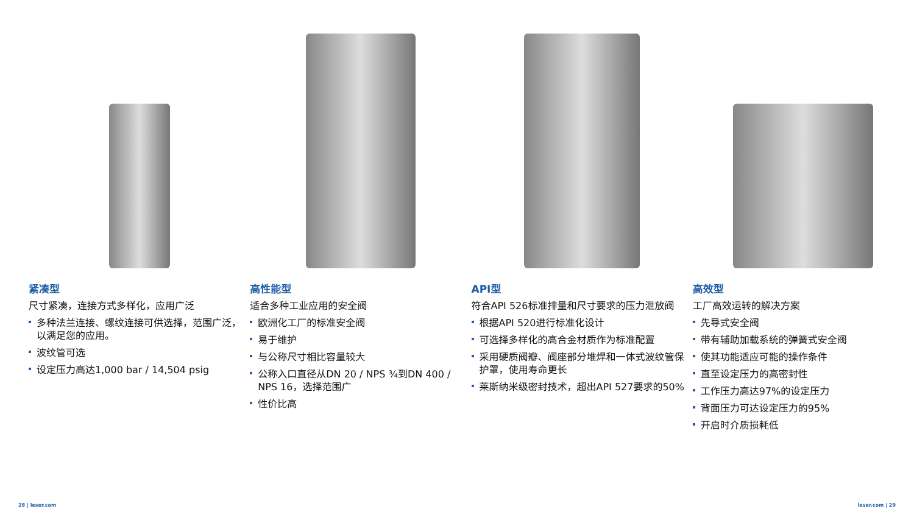紧凑型
尺寸紧凑，连接方式多样化，应用广泛
多种法兰连接、螺纹连接可供选择，范围广泛，以满足您的应用。
波纹管可选
设定压力高达1,000 bar / 14,504 psig
高性能型
适合多种工业应用的安全阀
欧洲化工厂的标准安全阀
易于维护
与公称尺寸相比容量较大
公称入口直径从DN 20 / NPS ¾到DN 400 / NPS 16，选择范围广
性价比高
API型
符合API 526标准排量和尺寸要求的压力泄放阀
根据API 520进行标准化设计
可选择多样化的高合金材质作为标准配置
采用硬质阀瓣、阀座部分堆焊和一体式波纹管保护罩，使用寿命更长
莱斯纳米级密封技术，超出API 527要求的50%
高效型
工厂高效运转的解决方案
先导式安全阀
带有辅助加载系统的弹簧式安全阀
使其功能适应可能的操作条件
直至设定压力的高密封性
工作压力高达97%的设定压力
背面压力可达设定压力的95%
开启时介质损耗低
28 | leser.com leser.com | 29